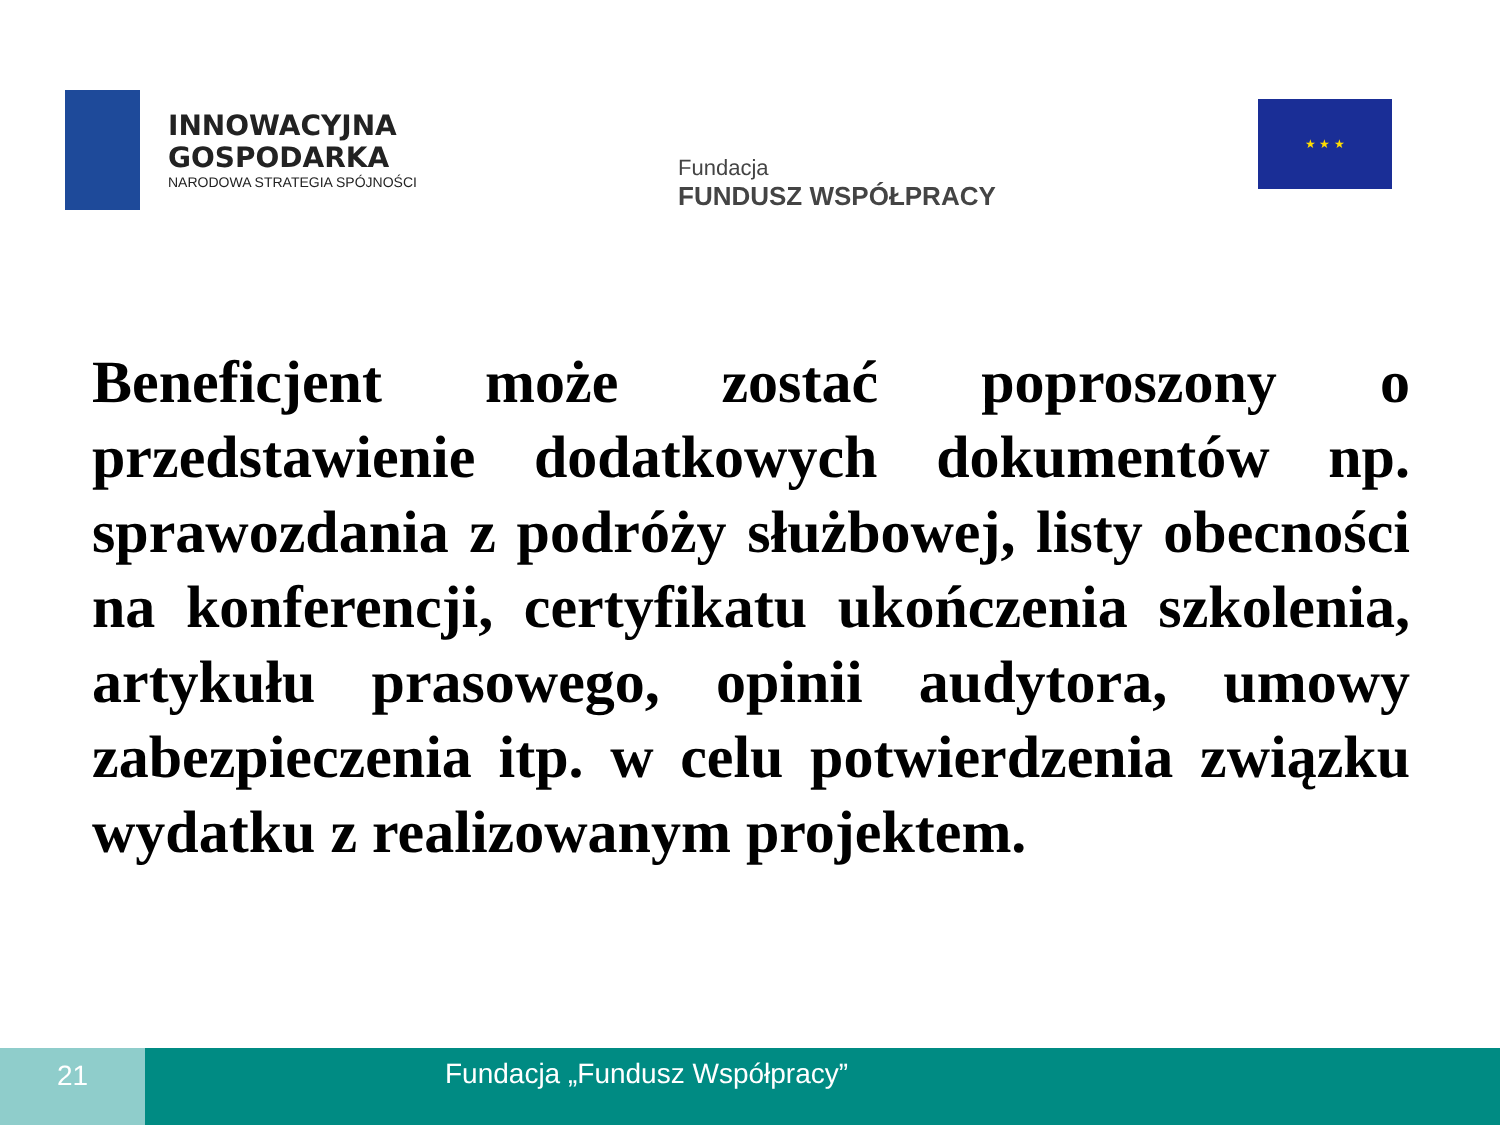INNOWACYJNA
GOSPODARKA
NARODOWA STRATEGIA SPÓJNOŚCI
Fundacja
FUNDUSZ WSPÓŁPRACY
★ ★ ★
Beneficjent może zostać poproszony o przedstawienie dodatkowych dokumentów np. sprawozdania z podróży służbowej, listy obecności na konferencji, certyfikatu ukończenia szkolenia, artykułu prasowego, opinii audytora, umowy zabezpieczenia itp. w celu potwierdzenia związku wydatku z realizowanym projektem.
21 Fundacja „Fundusz Współpracy”